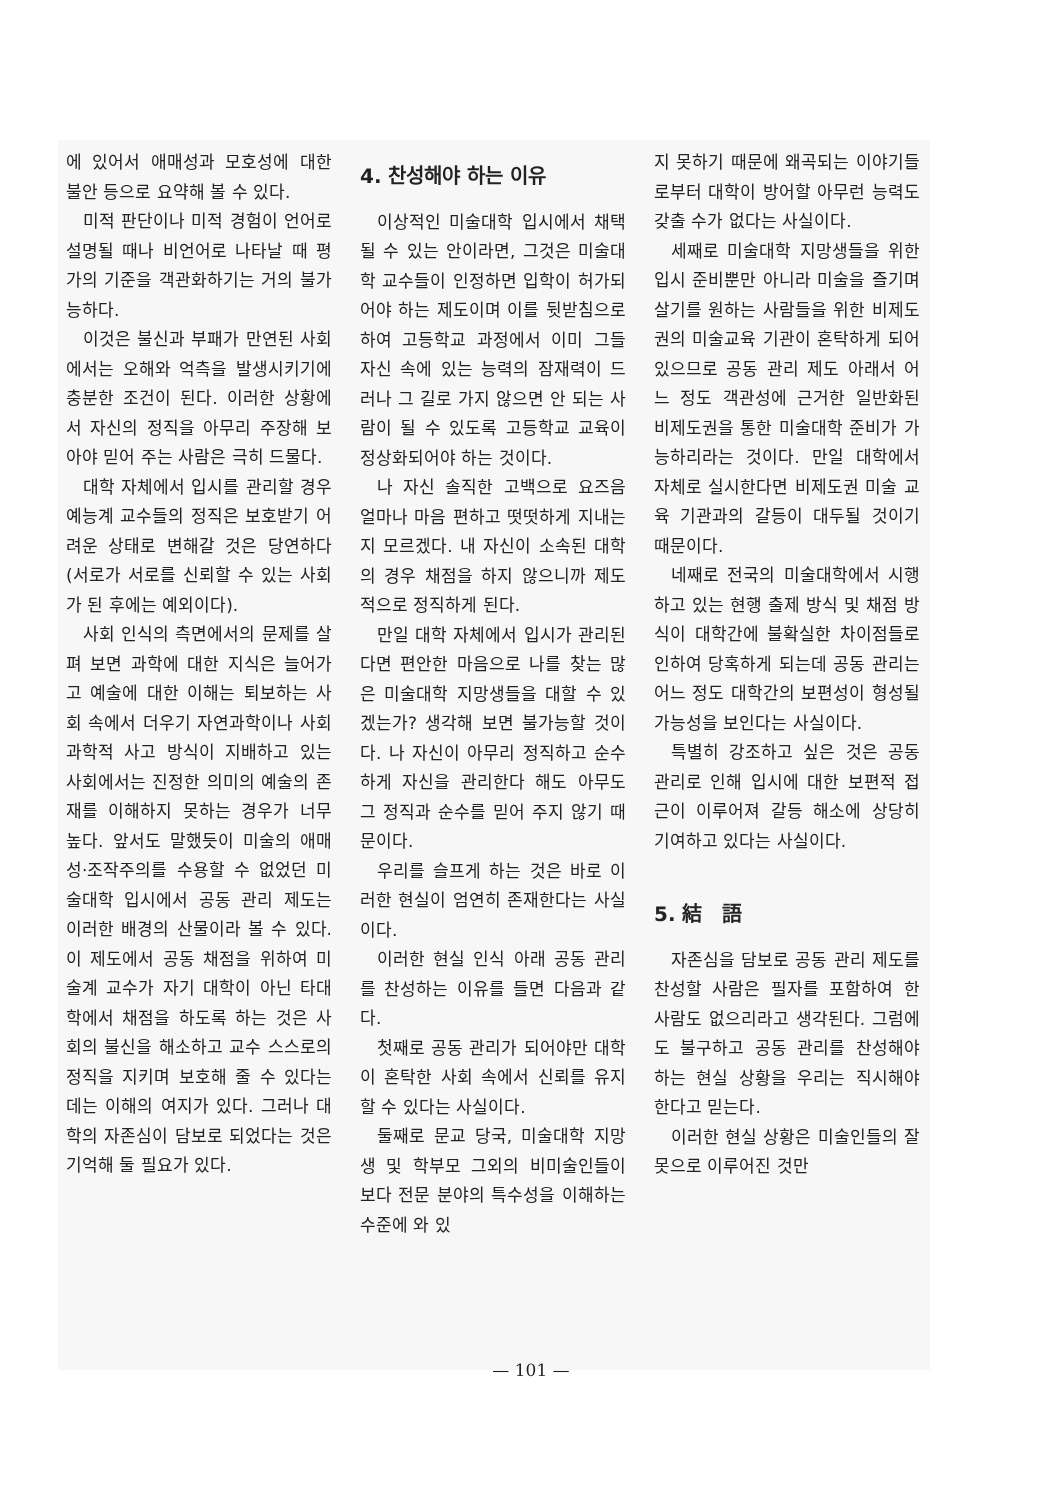에 있어서 애매성과 모호성에 대한 불안 등으로 요약해 볼 수 있다.
미적 판단이나 미적 경험이 언어로 설명될 때나 비언어로 나타날 때 평가의 기준을 객관화하기는 거의 불가능하다.
이것은 불신과 부패가 만연된 사회에서는 오해와 억측을 발생시키기에 충분한 조건이 된다. 이러한 상황에서 자신의 정직을 아무리 주장해 보아야 믿어 주는 사람은 극히 드물다.
대학 자체에서 입시를 관리할 경우 예능계 교수들의 정직은 보호받기 어려운 상태로 변해갈 것은 당연하다(서로가 서로를 신뢰할 수 있는 사회가 된 후에는 예외이다).
사회 인식의 측면에서의 문제를 살펴 보면 과학에 대한 지식은 늘어가고 예술에 대한 이해는 퇴보하는 사회 속에서 더우기 자연과학이나 사회과학적 사고 방식이 지배하고 있는 사회에서는 진정한 의미의 예술의 존재를 이해하지 못하는 경우가 너무 높다. 앞서도 말했듯이 미술의 애매성·조작주의를 수용할 수 없었던 미술대학 입시에서 공동 관리 제도는 이러한 배경의 산물이라 볼 수 있다. 이 제도에서 공동 채점을 위하여 미술계 교수가 자기 대학이 아닌 타대학에서 채점을 하도록 하는 것은 사회의 불신을 해소하고 교수 스스로의 정직을 지키며 보호해 줄 수 있다는 데는 이해의 여지가 있다. 그러나 대학의 자존심이 담보로 되었다는 것은 기억해 둘 필요가 있다.
4. 찬성해야 하는 이유
이상적인 미술대학 입시에서 채택될 수 있는 안이라면, 그것은 미술대학 교수들이 인정하면 입학이 허가되어야 하는 제도이며 이를 뒷받침으로 하여 고등학교 과정에서 이미 그들 자신 속에 있는 능력의 잠재력이 드러나 그 길로 가지 않으면 안 되는 사람이 될 수 있도록 고등학교 교육이 정상화되어야 하는 것이다.
나 자신 솔직한 고백으로 요즈음 얼마나 마음 편하고 떳떳하게 지내는지 모르겠다. 내 자신이 소속된 대학의 경우 채점을 하지 않으니까 제도적으로 정직하게 된다.
만일 대학 자체에서 입시가 관리된다면 편안한 마음으로 나를 찾는 많은 미술대학 지망생들을 대할 수 있겠는가? 생각해 보면 불가능할 것이다. 나 자신이 아무리 정직하고 순수하게 자신을 관리한다 해도 아무도 그 정직과 순수를 믿어 주지 않기 때문이다.
우리를 슬프게 하는 것은 바로 이러한 현실이 엄연히 존재한다는 사실이다.
이러한 현실 인식 아래 공동 관리를 찬성하는 이유를 들면 다음과 같다.
첫째로 공동 관리가 되어야만 대학이 혼탁한 사회 속에서 신뢰를 유지할 수 있다는 사실이다.
둘째로 문교 당국, 미술대학 지망생 및 학부모 그외의 비미술인들이 보다 전문 분야의 특수성을 이해하는 수준에 와 있
지 못하기 때문에 왜곡되는 이야기들로부터 대학이 방어할 아무런 능력도 갖출 수가 없다는 사실이다.
세째로 미술대학 지망생들을 위한 입시 준비뿐만 아니라 미술을 즐기며 살기를 원하는 사람들을 위한 비제도권의 미술교육 기관이 혼탁하게 되어 있으므로 공동 관리 제도 아래서 어느 정도 객관성에 근거한 일반화된 비제도권을 통한 미술대학 준비가 가능하리라는 것이다. 만일 대학에서 자체로 실시한다면 비제도권 미술 교육 기관과의 갈등이 대두될 것이기 때문이다.
네째로 전국의 미술대학에서 시행하고 있는 현행 출제 방식 및 채점 방식이 대학간에 불확실한 차이점들로 인하여 당혹하게 되는데 공동 관리는 어느 정도 대학간의 보편성이 형성될 가능성을 보인다는 사실이다.
특별히 강조하고 싶은 것은 공동 관리로 인해 입시에 대한 보편적 접근이 이루어져 갈등 해소에 상당히 기여하고 있다는 사실이다.
5. 結　語
자존심을 담보로 공동 관리 제도를 찬성할 사람은 필자를 포함하여 한 사람도 없으리라고 생각된다. 그럼에도 불구하고 공동 관리를 찬성해야 하는 현실 상황을 우리는 직시해야 한다고 믿는다.
이러한 현실 상황은 미술인들의 잘못으로 이루어진 것만
— 101 —